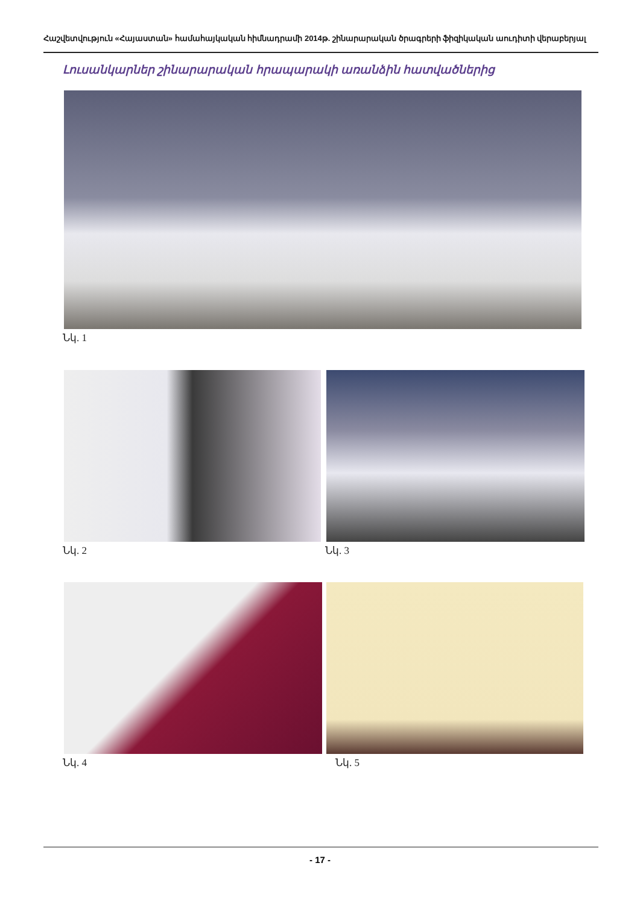Հաշվետվություն «Հայաստան» համահայկական հիմնադրամի 2014թ. շինարարական ծրագրերի ֆիզիկական աուդիտի վերաբերյալ
Լուսանկարներ շինարարական հրապարակի առանձին հատվածներից
Նկ. 1
Նկ. 2 Նկ. 3
Նկ. 4 Նկ. 5
- 17 -